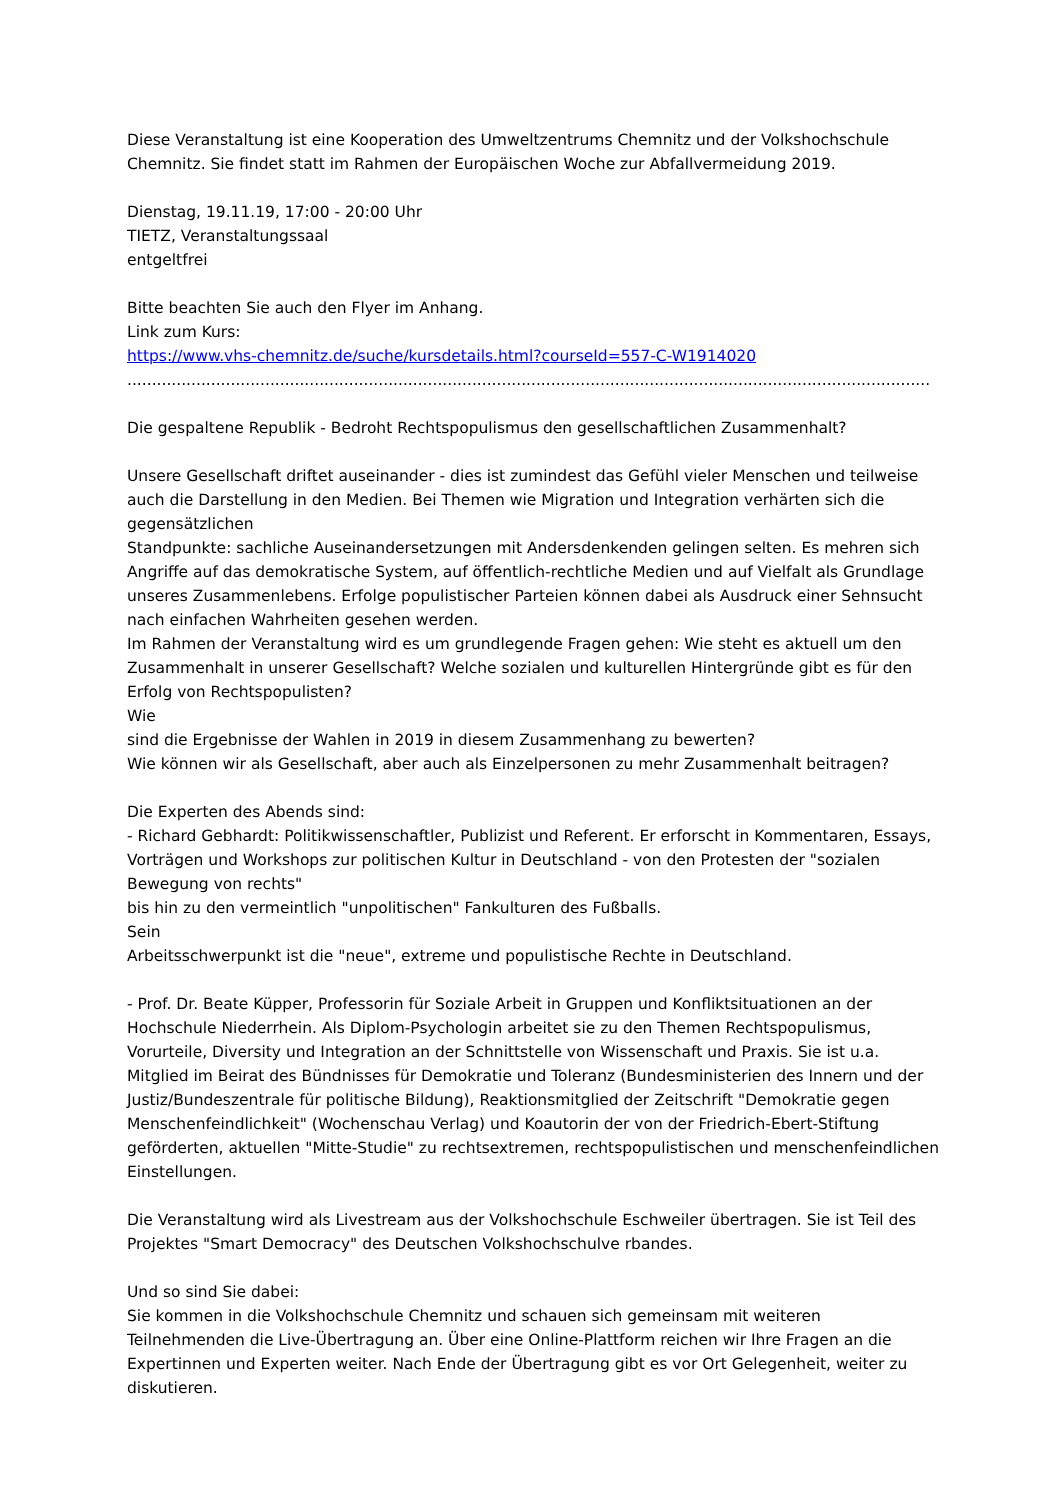Diese Veranstaltung ist eine Kooperation des Umweltzentrums Chemnitz und der Volkshochschule Chemnitz. Sie findet statt im Rahmen der Europäischen Woche zur Abfallvermeidung 2019.
Dienstag, 19.11.19, 17:00 - 20:00 Uhr
TIETZ, Veranstaltungssaal
entgeltfrei
Bitte beachten Sie auch den Flyer im Anhang.
Link zum Kurs:
https://www.vhs-chemnitz.de/suche/kursdetails.html?courseId=557-C-W1914020
...................................................................................................................................................................
Die gespaltene Republik - Bedroht Rechtspopulismus den gesellschaftlichen Zusammenhalt?
Unsere Gesellschaft driftet auseinander - dies ist zumindest das Gefühl vieler Menschen und teilweise auch die Darstellung in den Medien. Bei Themen wie Migration und Integration verhärten sich die gegensätzlichen
Standpunkte: sachliche Auseinandersetzungen mit Andersdenkenden gelingen selten. Es mehren sich Angriffe auf das demokratische System, auf öffentlich-rechtliche Medien und auf Vielfalt als Grundlage unseres Zusammenlebens. Erfolge populistischer Parteien können dabei als Ausdruck einer Sehnsucht nach einfachen Wahrheiten gesehen werden.
Im Rahmen der Veranstaltung wird es um grundlegende Fragen gehen: Wie steht es aktuell um den Zusammenhalt in unserer Gesellschaft? Welche sozialen und kulturellen Hintergründe gibt es für den Erfolg von Rechtspopulisten?
Wie
sind die Ergebnisse der Wahlen in 2019 in diesem Zusammenhang zu bewerten?
Wie können wir als Gesellschaft, aber auch als Einzelpersonen zu mehr Zusammenhalt beitragen?
Die Experten des Abends sind:
- Richard Gebhardt: Politikwissenschaftler, Publizist und Referent. Er erforscht in Kommentaren, Essays, Vorträgen und Workshops zur politischen Kultur in Deutschland - von den Protesten der "sozialen Bewegung von rechts"
bis hin zu den vermeintlich "unpolitischen" Fankulturen des Fußballs.
Sein
Arbeitsschwerpunkt ist die "neue", extreme und populistische Rechte in Deutschland.
- Prof. Dr. Beate Küpper, Professorin für Soziale Arbeit in Gruppen und Konfliktsituationen an der Hochschule Niederrhein. Als Diplom-Psychologin arbeitet sie zu den Themen Rechtspopulismus, Vorurteile, Diversity und Integration an der Schnittstelle von Wissenschaft und Praxis. Sie ist u.a. Mitglied im Beirat des Bündnisses für Demokratie und Toleranz (Bundesministerien des Innern und der Justiz/Bundeszentrale für politische Bildung), Reaktionsmitglied der Zeitschrift "Demokratie gegen Menschenfeindlichkeit" (Wochenschau Verlag) und Koautorin der von der Friedrich-Ebert-Stiftung geförderten, aktuellen "Mitte-Studie" zu rechtsextremen, rechtspopulistischen und menschenfeindlichen Einstellungen.
Die Veranstaltung wird als Livestream aus der Volkshochschule Eschweiler übertragen. Sie ist Teil des Projektes "Smart Democracy" des Deutschen Volkshochschulve rbandes.
Und so sind Sie dabei:
Sie kommen in die Volkshochschule Chemnitz und schauen sich gemeinsam mit weiteren Teilnehmenden die Live-Übertragung an. Über eine Online-Plattform reichen wir Ihre Fragen an die Expertinnen und Experten weiter. Nach Ende der Übertragung gibt es vor Ort Gelegenheit, weiter zu diskutieren.